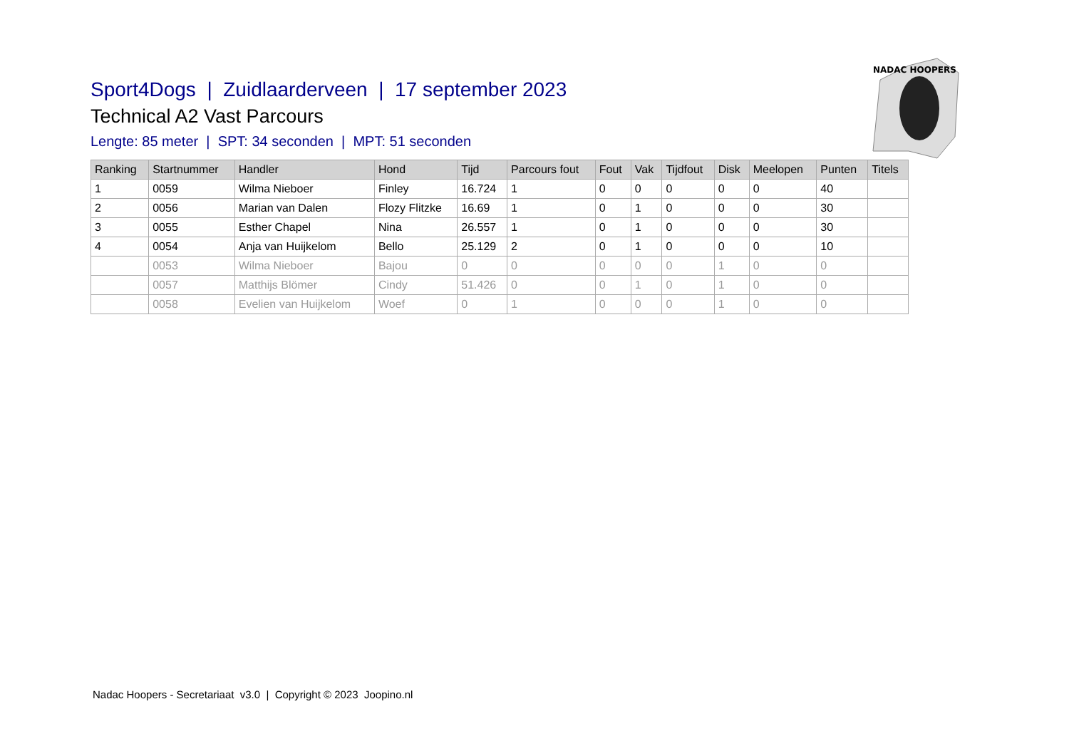NADAC HOOPERS
Sport4Dogs | Zuidlaarderveen | 17 september 2023
Technical A2 Vast Parcours
Lengte: 85 meter | SPT: 34 seconden | MPT: 51 seconden
| Ranking | Startnummer | Handler | Hond | Tijd | Parcours fout | Fout | Vak | Tijdfout | Disk | Meelopen | Punten | Titels |
| --- | --- | --- | --- | --- | --- | --- | --- | --- | --- | --- | --- | --- |
| 1 | 0059 | Wilma Nieboer | Finley | 16.724 | 1 | 0 | 0 | 0 | 0 | 0 | 40 | |
| 2 | 0056 | Marian van Dalen | Flozy Flitzke | 16.69 | 1 | 0 | 1 | 0 | 0 | 0 | 30 | |
| 3 | 0055 | Esther Chapel | Nina | 26.557 | 1 | 0 | 1 | 0 | 0 | 0 | 30 | |
| 4 | 0054 | Anja van Huijkelom | Bello | 25.129 | 2 | 0 | 1 | 0 | 0 | 0 | 10 | |
| | 0053 | Wilma Nieboer | Bajou | 0 | 0 | 0 | 0 | 0 | 1 | 0 | 0 | |
| | 0057 | Matthijs Blömer | Cindy | 51.426 | 0 | 0 | 1 | 0 | 1 | 0 | 0 | |
| | 0058 | Evelien van Huijkelom | Woef | 0 | 1 | 0 | 0 | 0 | 1 | 0 | 0 | |
Nadac Hoopers - Secretariaat v3.0 | Copyright © 2023 Joopino.nl